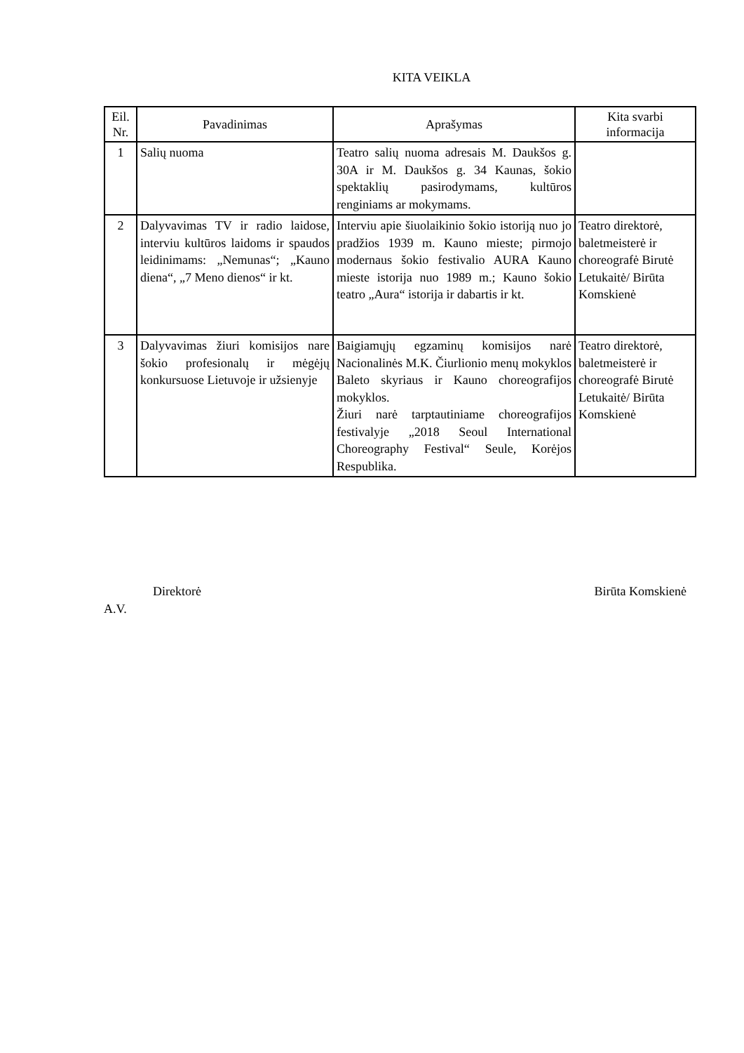KITA VEIKLA
| Eil. Nr. | Pavadinimas | Aprašymas | Kita svarbi informacija |
| --- | --- | --- | --- |
| 1 | Salių nuoma | Teatro salių nuoma adresais M. Daukšos g. 30A ir M. Daukšos g. 34 Kaunas, šokio spektaklių pasirodymams, kultūros renginiams ar mokymams. | |
| 2 | Dalyvavimas TV ir radio laidose, interviu kultūros laidoms ir spaudos leidinimams: „Nemunas“; „Kauno diena“, „7 Meno dienos“ ir kt. | Interviu apie šiuolaikinio šokio istoriją nuo jo pradžios 1939 m. Kauno mieste; pirmojo modernaus šokio festivalio AURA Kauno mieste istorija nuo 1989 m.; Kauno šokio teatro „Aura“ istorija ir dabartis ir kt. | Teatro direktorė, baletmeisterė ir choreografė Birutė Letukaitė/ Birūta Komskienė |
| 3 | Dalyvavimas žiuri komisijos nare šokio profesionalų ir mėgėjų konkursuose Lietuvoje ir užsienyje | Baigiamųjų egzaminų komisijos narė Nacionalinės M.K. Čiurlionio menų mokyklos Baleto skyriaus ir Kauno choreografijos mokyklos. Žiuri narė tarptautiniame choreografijos festivalyje „2018 Seoul International Choreography Festival“ Seule, Korėjos Respublika. | Teatro direktorė, baletmeisterė ir choreografė Birutė Letukaitė/ Birūta Komskienė |
Direktorė Birūta Komskienė
A.V.